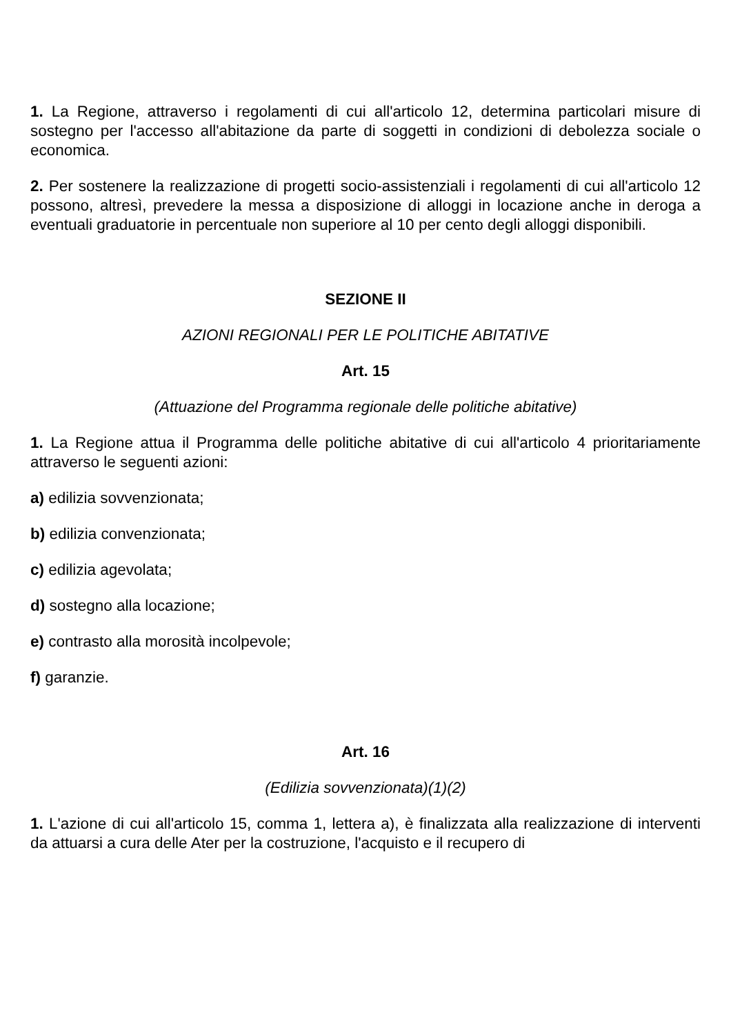1. La Regione, attraverso i regolamenti di cui all'articolo 12, determina particolari misure di sostegno per l'accesso all'abitazione da parte di soggetti in condizioni di debolezza sociale o economica.
2. Per sostenere la realizzazione di progetti socio-assistenziali i regolamenti di cui all'articolo 12 possono, altresì, prevedere la messa a disposizione di alloggi in locazione anche in deroga a eventuali graduatorie in percentuale non superiore al 10 per cento degli alloggi disponibili.
SEZIONE II
AZIONI REGIONALI PER LE POLITICHE ABITATIVE
Art. 15
(Attuazione del Programma regionale delle politiche abitative)
1. La Regione attua il Programma delle politiche abitative di cui all'articolo 4 prioritariamente attraverso le seguenti azioni:
a) edilizia sovvenzionata;
b) edilizia convenzionata;
c) edilizia agevolata;
d) sostegno alla locazione;
e) contrasto alla morosità incolpevole;
f) garanzie.
Art. 16
(Edilizia sovvenzionata)(1)(2)
1. L'azione di cui all'articolo 15, comma 1, lettera a), è finalizzata alla realizzazione di interventi da attuarsi a cura delle Ater per la costruzione, l'acquisto e il recupero di